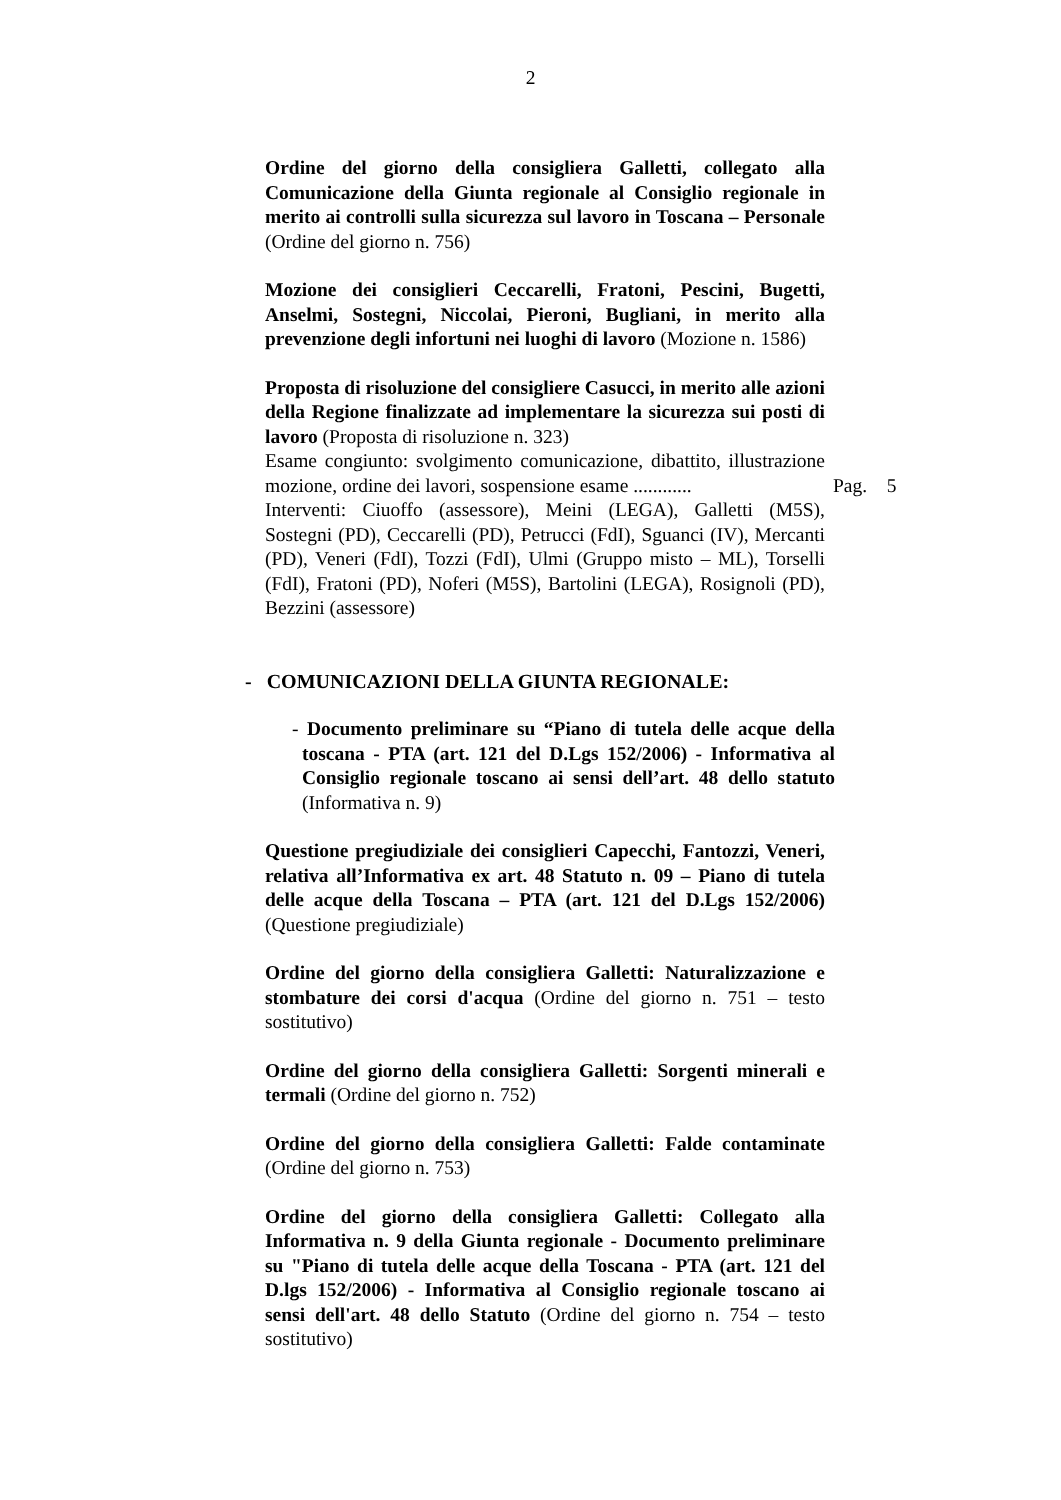2
Ordine del giorno della consigliera Galletti, collegato alla Comunicazione della Giunta regionale al Consiglio regionale in merito ai controlli sulla sicurezza sul lavoro in Toscana – Personale (Ordine del giorno n. 756)
Mozione dei consiglieri Ceccarelli, Fratoni, Pescini, Bugetti, Anselmi, Sostegni, Niccolai, Pieroni, Bugliani, in merito alla prevenzione degli infortuni nei luoghi di lavoro (Mozione n. 1586)
Proposta di risoluzione del consigliere Casucci, in merito alle azioni della Regione finalizzate ad implementare la sicurezza sui posti di lavoro (Proposta di risoluzione n. 323)
Esame congiunto: svolgimento comunicazione, dibattito, illustrazione mozione, ordine dei lavori, sospensione esame ............
Pag. 5
Interventi: Ciuoffo (assessore), Meini (LEGA), Galletti (M5S), Sostegni (PD), Ceccarelli (PD), Petrucci (FdI), Sguanci (IV), Mercanti (PD), Veneri (FdI), Tozzi (FdI), Ulmi (Gruppo misto – ML), Torselli (FdI), Fratoni (PD), Noferi (M5S), Bartolini (LEGA), Rosignoli (PD), Bezzini (assessore)
- COMUNICAZIONI DELLA GIUNTA REGIONALE:
- Documento preliminare su “Piano di tutela delle acque della toscana - PTA (art. 121 del D.Lgs 152/2006) - Informativa al Consiglio regionale toscano ai sensi dell’art. 48 dello statuto (Informativa n. 9)
Questione pregiudiziale dei consiglieri Capecchi, Fantozzi, Veneri, relativa all’Informativa ex art. 48 Statuto n. 09 – Piano di tutela delle acque della Toscana – PTA (art. 121 del D.Lgs 152/2006) (Questione pregiudiziale)
Ordine del giorno della consigliera Galletti: Naturalizzazione e stombature dei corsi d'acqua (Ordine del giorno n. 751 – testo sostitutivo)
Ordine del giorno della consigliera Galletti: Sorgenti minerali e termali (Ordine del giorno n. 752)
Ordine del giorno della consigliera Galletti: Falde contaminate (Ordine del giorno n. 753)
Ordine del giorno della consigliera Galletti: Collegato alla Informativa n. 9 della Giunta regionale - Documento preliminare su "Piano di tutela delle acque della Toscana - PTA (art. 121 del D.lgs 152/2006) - Informativa al Consiglio regionale toscano ai sensi dell'art. 48 dello Statuto (Ordine del giorno n. 754 – testo sostitutivo)